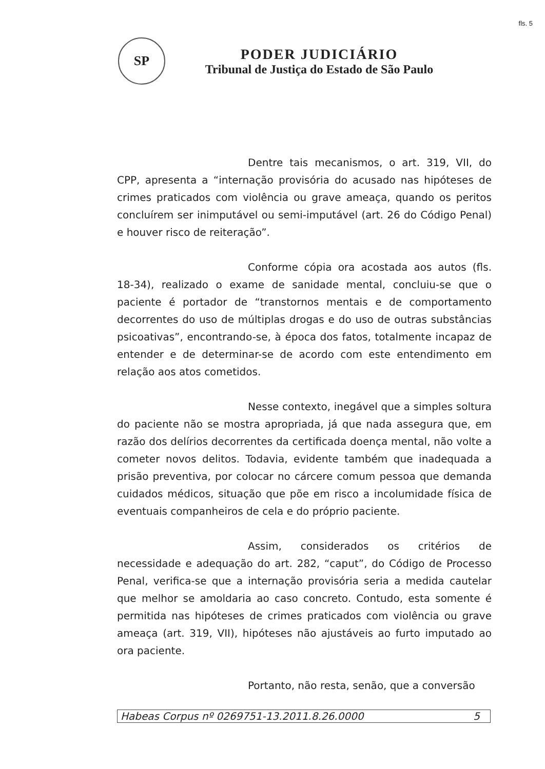fls. 5
SP
PODER JUDICIÁRIO
Tribunal de Justiça do Estado de São Paulo
Dentre tais mecanismos, o art. 319, VII, do CPP, apresenta a “internação provisória do acusado nas hipóteses de crimes praticados com violência ou grave ameaça, quando os peritos concluírem ser inimputável ou semi-imputável (art. 26 do Código Penal) e houver risco de reiteração”.
Conforme cópia ora acostada aos autos (fls. 18-34), realizado o exame de sanidade mental, concluiu-se que o paciente é portador de “transtornos mentais e de comportamento decorrentes do uso de múltiplas drogas e do uso de outras substâncias psicoativas”, encontrando-se, à época dos fatos, totalmente incapaz de entender e de determinar-se de acordo com este entendimento em relação aos atos cometidos.
Nesse contexto, inegável que a simples soltura do paciente não se mostra apropriada, já que nada assegura que, em razão dos delírios decorrentes da certificada doença mental, não volte a cometer novos delitos. Todavia, evidente também que inadequada a prisão preventiva, por colocar no cárcere comum pessoa que demanda cuidados médicos, situação que põe em risco a incolumidade física de eventuais companheiros de cela e do próprio paciente.
Assim, considerados os critérios de necessidade e adequação do art. 282, “caput”, do Código de Processo Penal, verifica-se que a internação provisória seria a medida cautelar que melhor se amoldaria ao caso concreto. Contudo, esta somente é permitida nas hipóteses de crimes praticados com violência ou grave ameaça (art. 319, VII), hipóteses não ajustáveis ao furto imputado ao ora paciente.
Portanto, não resta, senão, que a conversão
Habeas Corpus nº 0269751-13.2011.8.26.0000 5